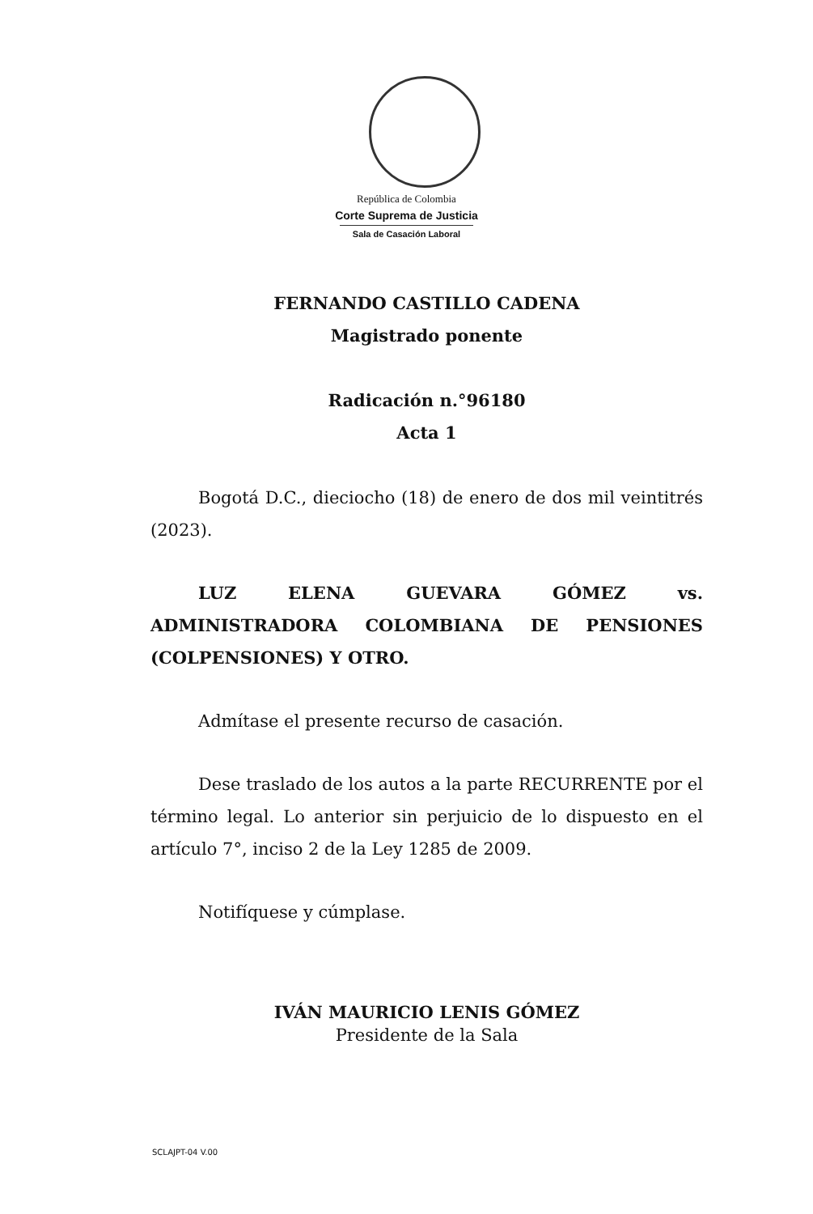República de Colombia
Corte Suprema de Justicia
Sala de Casación Laboral
FERNANDO CASTILLO CADENA
Magistrado ponente
Radicación n.°96180
Acta 1
Bogotá D.C., dieciocho (18) de enero de dos mil veintitrés (2023).
LUZ ELENA GUEVARA GÓMEZ vs. ADMINISTRADORA COLOMBIANA DE PENSIONES (COLPENSIONES) Y OTRO.
Admítase el presente recurso de casación.
Dese traslado de los autos a la parte RECURRENTE por el término legal. Lo anterior sin perjuicio de lo dispuesto en el artículo 7°, inciso 2 de la Ley 1285 de 2009.
Notifíquese y cúmplase.
IVÁN MAURICIO LENIS GÓMEZ
Presidente de la Sala
SCLAJPT-04 V.00